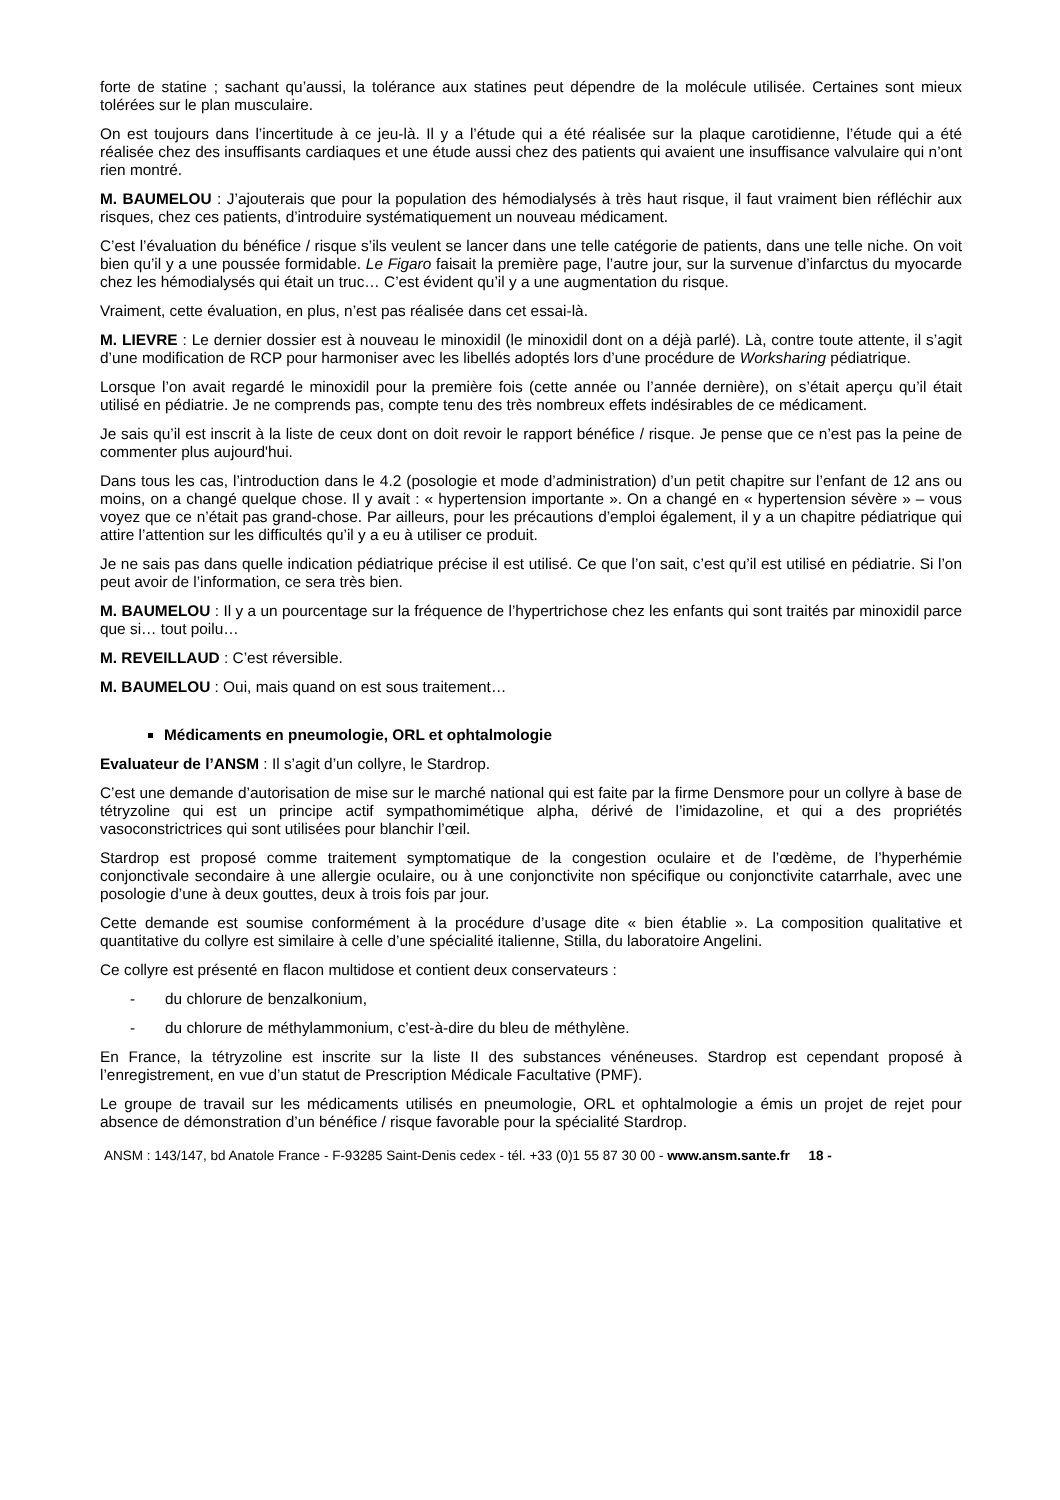forte de statine ; sachant qu’aussi, la tolérance aux statines peut dépendre de la molécule utilisée. Certaines sont mieux tolérées sur le plan musculaire.
On est toujours dans l’incertitude à ce jeu-là. Il y a l’étude qui a été réalisée sur la plaque carotidienne, l’étude qui a été réalisée chez des insuffisants cardiaques et une étude aussi chez des patients qui avaient une insuffisance valvulaire qui n’ont rien montré.
M. BAUMELOU : J’ajouterais que pour la population des hémodialysés à très haut risque, il faut vraiment bien réfléchir aux risques, chez ces patients, d’introduire systématiquement un nouveau médicament.
C’est l’évaluation du bénéfice / risque s’ils veulent se lancer dans une telle catégorie de patients, dans une telle niche. On voit bien qu’il y a une poussée formidable. Le Figaro faisait la première page, l’autre jour, sur la survenue d’infarctus du myocarde chez les hémodialysés qui était un truc… C’est évident qu’il y a une augmentation du risque.
Vraiment, cette évaluation, en plus, n’est pas réalisée dans cet essai-là.
M. LIEVRE : Le dernier dossier est à nouveau le minoxidil (le minoxidil dont on a déjà parlé). Là, contre toute attente, il s’agit d’une modification de RCP pour harmoniser avec les libellés adoptés lors d’une procédure de Worksharing pédiatrique.
Lorsque l’on avait regardé le minoxidil pour la première fois (cette année ou l’année dernière), on s’était aperçu qu’il était utilisé en pédiatrie. Je ne comprends pas, compte tenu des très nombreux effets indésirables de ce médicament.
Je sais qu’il est inscrit à la liste de ceux dont on doit revoir le rapport bénéfice / risque. Je pense que ce n’est pas la peine de commenter plus aujourd'hui.
Dans tous les cas, l’introduction dans le 4.2 (posologie et mode d’administration) d’un petit chapitre sur l’enfant de 12 ans ou moins, on a changé quelque chose. Il y avait : « hypertension importante ». On a changé en « hypertension sévère » – vous voyez que ce n’était pas grand-chose. Par ailleurs, pour les précautions d’emploi également, il y a un chapitre pédiatrique qui attire l’attention sur les difficultés qu’il y a eu à utiliser ce produit.
Je ne sais pas dans quelle indication pédiatrique précise il est utilisé. Ce que l’on sait, c’est qu’il est utilisé en pédiatrie. Si l’on peut avoir de l’information, ce sera très bien.
M. BAUMELOU : Il y a un pourcentage sur la fréquence de l’hypertrichose chez les enfants qui sont traités par minoxidil parce que si… tout poilu…
M. REVEILLAUD : C’est réversible.
M. BAUMELOU : Oui, mais quand on est sous traitement…
Médicaments en pneumologie, ORL et ophtalmologie
Evaluateur de l’ANSM : Il s’agit d’un collyre, le Stardrop.
C’est une demande d’autorisation de mise sur le marché national qui est faite par la firme Densmore pour un collyre à base de tétryzoline qui est un principe actif sympathomimétique alpha, dérivé de l’imidazoline, et qui a des propriétés vasoconstrictrices qui sont utilisées pour blanchir l’œil.
Stardrop est proposé comme traitement symptomatique de la congestion oculaire et de l’œdème, de l’hyperhémie conjonctivale secondaire à une allergie oculaire, ou à une conjonctivite non spécifique ou conjonctivite catarrhale, avec une posologie d’une à deux gouttes, deux à trois fois par jour.
Cette demande est soumise conformément à la procédure d’usage dite « bien établie ». La composition qualitative et quantitative du collyre est similaire à celle d’une spécialité italienne, Stilla, du laboratoire Angelini.
Ce collyre est présenté en flacon multidose et contient deux conservateurs :
- du chlorure de benzalkonium,
- du chlorure de méthylammonium, c’est-à-dire du bleu de méthylène.
En France, la tétryzoline est inscrite sur la liste II des substances vénéneuses. Stardrop est cependant proposé à l’enregistrement, en vue d’un statut de Prescription Médicale Facultative (PMF).
Le groupe de travail sur les médicaments utilisés en pneumologie, ORL et ophtalmologie a émis un projet de rejet pour absence de démonstration d’un bénéfice / risque favorable pour la spécialité Stardrop.
ANSM : 143/147, bd Anatole France - F-93285 Saint-Denis cedex - tél. +33 (0)1 55 87 30 00 - www.ansm.sante.fr 18 -